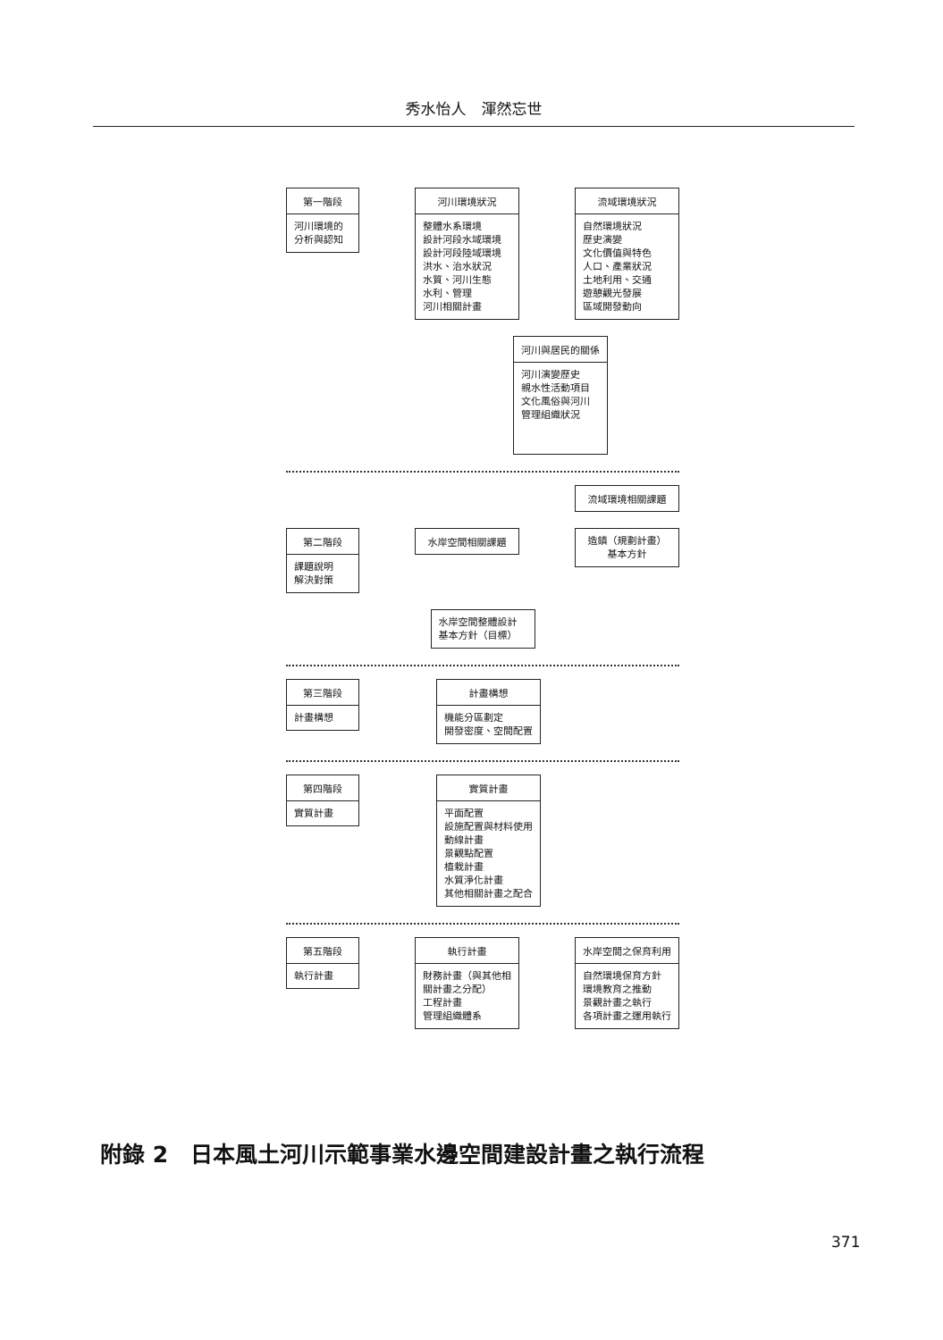秀水怡人　渾然忘世
第一階段
河川環境的
分析與認知
河川環境狀況
整體水系環境
設計河段水域環境
設計河段陸域環境
洪水、治水狀況
水質、河川生態
水利、管理
河川相關計畫
流域環境狀況
自然環境狀況
歷史演變
文化價值與特色
人口、產業狀況
土地利用、交通
遊憩觀光發展
區域開發動向
河川與居民的關係
河川演變歷史
親水性活動項目
文化風俗與河川
管理組織狀況
流域環境相關課題
第二階段
課題說明
解決對策
水岸空間相關課題
造鎮（規劃計畫）
基本方針
水岸空間整體設計
基本方針（目標）
第三階段
計畫構想
計畫構想
機能分區劃定
開發密度、空間配置
第四階段
實質計畫
實質計畫
平面配置
設施配置與材料使用
動線計畫
景觀點配置
植栽計畫
水質淨化計畫
其他相關計畫之配合
第五階段
執行計畫
執行計畫
財務計畫（與其他相關計畫之分配）
工程計畫
管理組織體系
水岸空間之保育利用
自然環境保育方針
環境教育之推動
景觀計畫之執行
各項計畫之運用執行
附錄 2　日本風土河川示範事業水邊空間建設計畫之執行流程
371